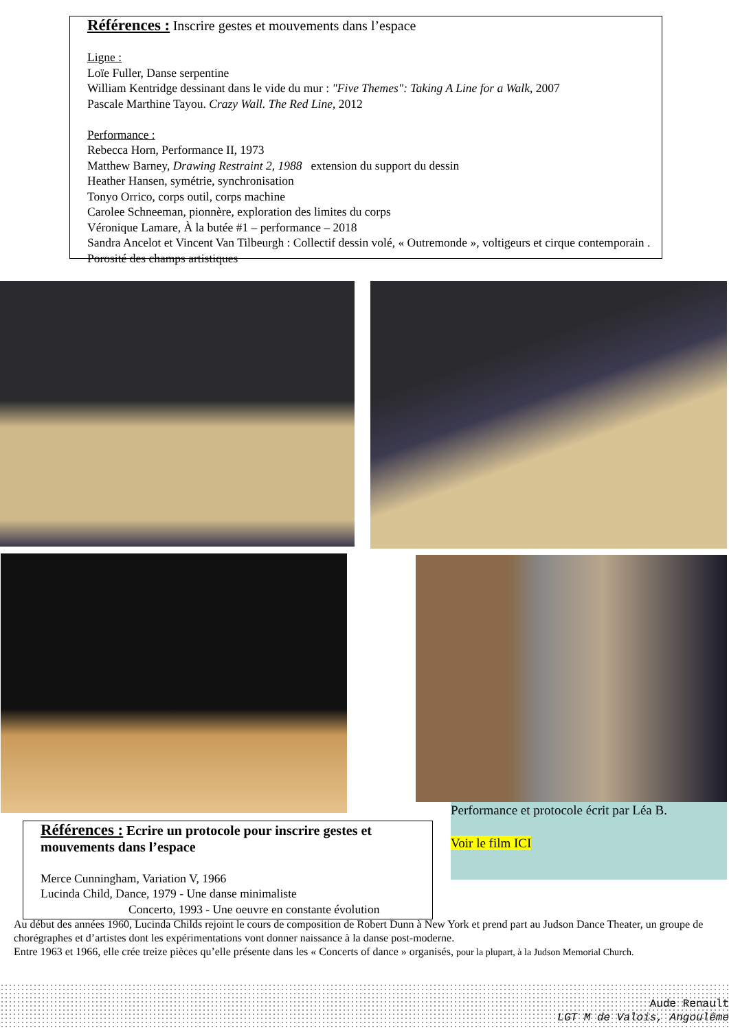Références : Inscrire gestes et mouvements dans l’espace
Ligne :
Loïe Fuller, Danse serpentine
William Kentridge dessinant dans le vide du mur : "Five Themes": Taking A Line for a Walk, 2007
Pascale Marthine Tayou. Crazy Wall. The Red Line, 2012
Performance :
Rebecca Horn, Performance II, 1973
Matthew Barney, Drawing Restraint 2, 1988 extension du support du dessin
Heather Hansen, symétrie, synchronisation
Tonyo Orrico, corps outil, corps machine
Carolee Schneeman, pionnère, exploration des limites du corps
Véronique Lamare, À la butée #1 – performance – 2018
Sandra Ancelot et Vincent Van Tilbeurgh : Collectif dessin volé, « Outremonde », voltigeurs et cirque contemporain . Porosité des champs artistiques
Références : Ecrire un protocole pour inscrire gestes et mouvements dans l’espace
Merce Cunningham, Variation V, 1966
Lucinda Child, Dance, 1979 - Une danse minimaliste
Concerto, 1993 - Une oeuvre en constante évolution
Performance et protocole écrit par Léa B.
Voir le film ICI
Au début des années 1960, Lucinda Childs rejoint le cours de composition de Robert Dunn à New York et prend part au Judson Dance Theater, un groupe de chorégraphes et d’artistes dont les expérimentations vont donner naissance à la danse post-moderne.
Entre 1963 et 1966, elle crée treize pièces qu’elle présente dans les « Concerts of dance » organisés, pour la plupart, à la Judson Memorial Church.
Aude Renault
LGT M de Valois, Angoulême